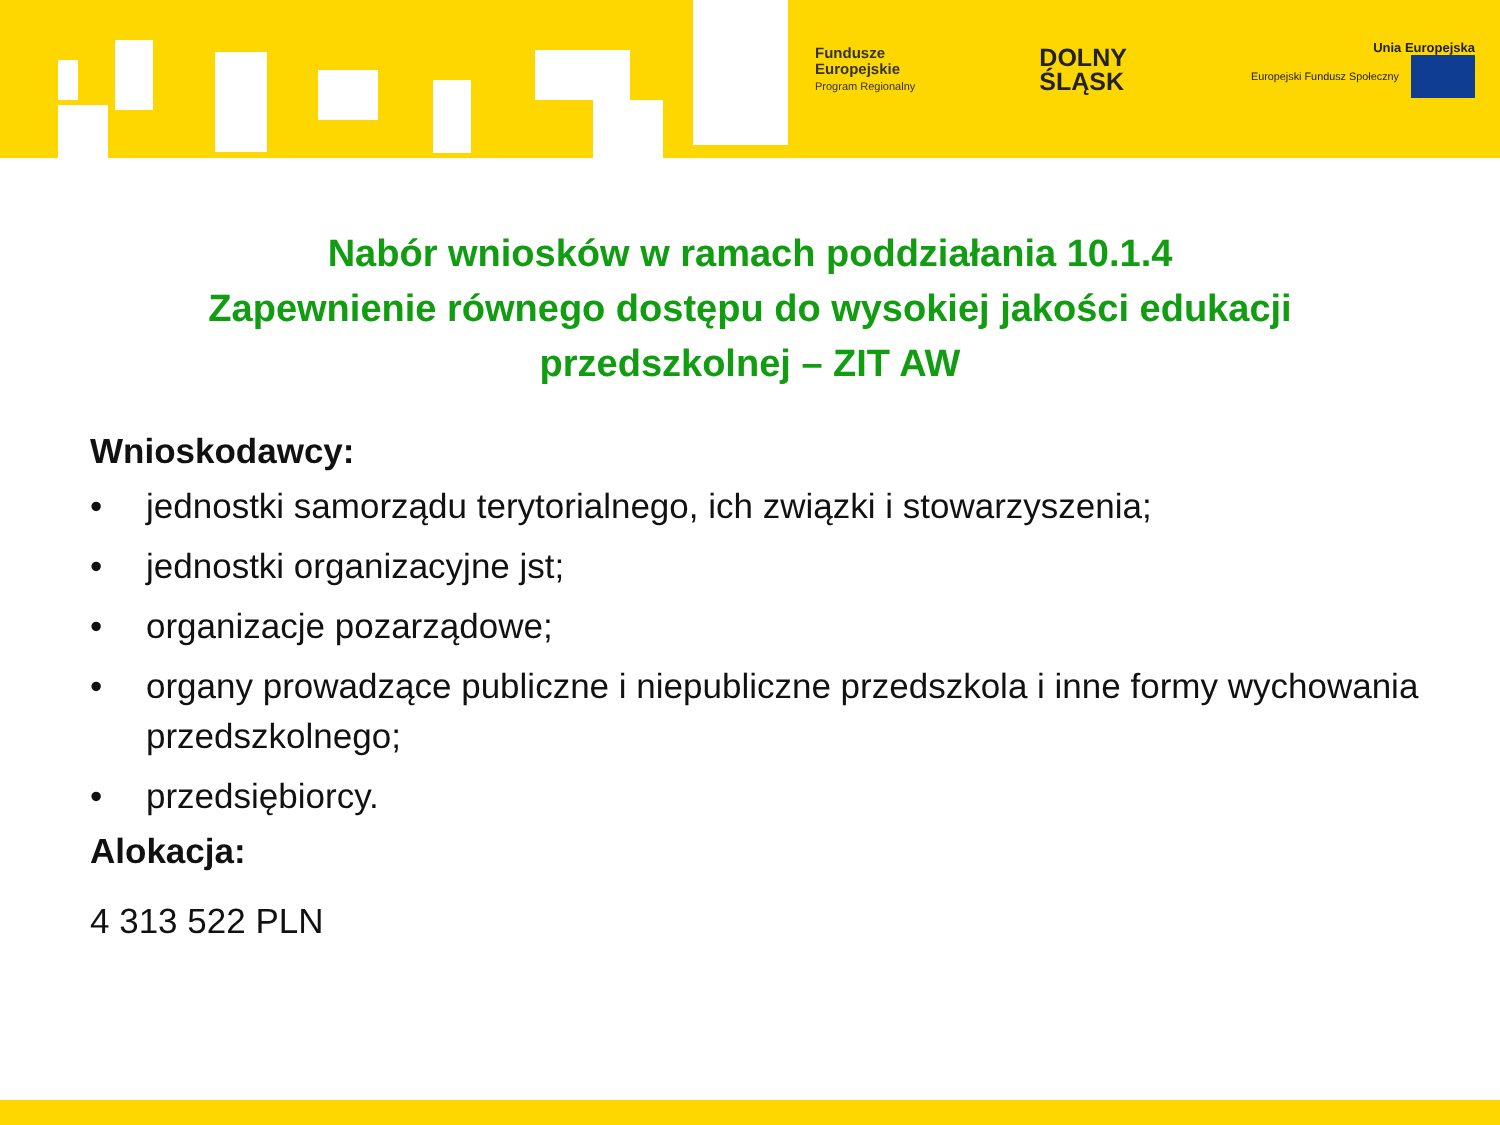Fundusze
Europejskie
Program Regionalny
DOLNY
ŚLĄSK
Unia Europejska
Europejski Fundusz Społeczny
Nabór wniosków w ramach poddziałania 10.1.4
Zapewnienie równego dostępu do wysokiej jakości edukacji
przedszkolnej – ZIT AW
Wnioskodawcy:
• jednostki samorządu terytorialnego, ich związki i stowarzyszenia;
• jednostki organizacyjne jst;
• organizacje pozarządowe;
• organy prowadzące publiczne i niepubliczne przedszkola i inne formy wychowania przedszkolnego;
• przedsiębiorcy.
Alokacja:
4 313 522 PLN